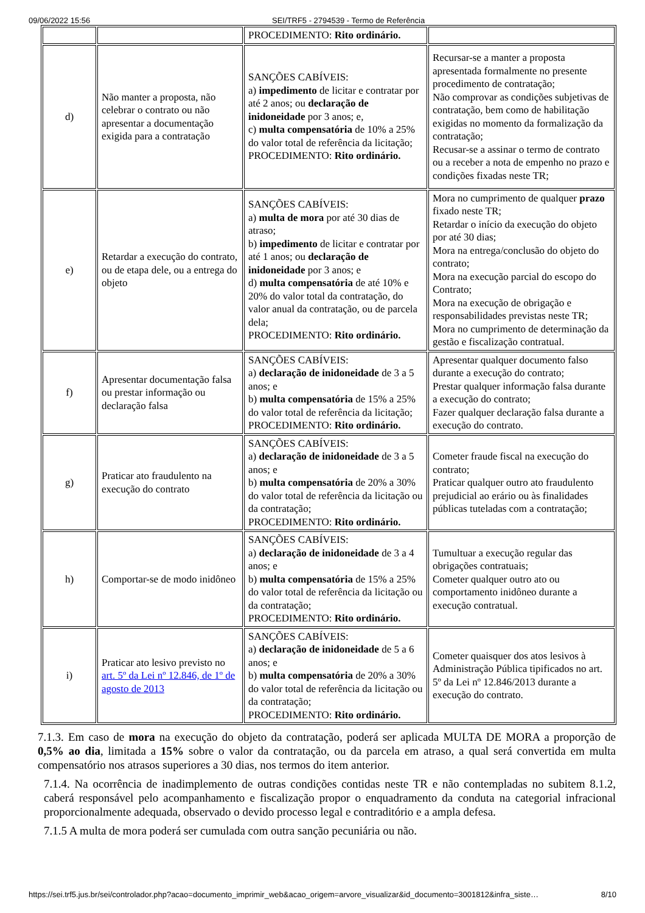09/06/2022 15:56 SEI/TRF5 - 2794539 - Termo de Referência
| | | PROCEDIMENTO: Rito ordinário. | |
| d) | Não manter a proposta, não celebrar o contrato ou não apresentar a documentação exigida para a contratação | SANÇÕES CABÍVEIS: a) impedimento de licitar e contratar por até 2 anos; ou declaração de inidoneidade por 3 anos; e, c) multa compensatória de 10% a 25% do valor total de referência da licitação; PROCEDIMENTO: Rito ordinário. | Recursar-se a manter a proposta apresentada formalmente no presente procedimento de contratação; Não comprovar as condições subjetivas de contratação, bem como de habilitação exigidas no momento da formalização da contratação; Recusar-se a assinar o termo de contrato ou a receber a nota de empenho no prazo e condições fixadas neste TR; |
| e) | Retardar a execução do contrato, ou de etapa dele, ou a entrega do objeto | SANÇÕES CABÍVEIS: a) multa de mora por até 30 dias de atraso; b) impedimento de licitar e contratar por até 1 anos; ou declaração de inidoneidade por 3 anos; e d) multa compensatória de até 10% e 20% do valor total da contratação, do valor anual da contratação, ou de parcela dela; PROCEDIMENTO: Rito ordinário. | Mora no cumprimento de qualquer prazo fixado neste TR; Retardar o início da execução do objeto por até 30 dias; Mora na entrega/conclusão do objeto do contrato; Mora na execução parcial do escopo do Contrato; Mora na execução de obrigação e responsabilidades previstas neste TR; Mora no cumprimento de determinação da gestão e fiscalização contratual. |
| f) | Apresentar documentação falsa ou prestar informação ou declaração falsa | SANÇÕES CABÍVEIS: a) declaração de inidoneidade de 3 a 5 anos; e b) multa compensatória de 15% a 25% do valor total de referência da licitação; PROCEDIMENTO: Rito ordinário. | Apresentar qualquer documento falso durante a execução do contrato; Prestar qualquer informação falsa durante a execução do contrato; Fazer qualquer declaração falsa durante a execução do contrato. |
| g) | Praticar ato fraudulento na execução do contrato | SANÇÕES CABÍVEIS: a) declaração de inidoneidade de 3 a 5 anos; e b) multa compensatória de 20% a 30% do valor total de referência da licitação ou da contratação; PROCEDIMENTO: Rito ordinário. | Cometer fraude fiscal na execução do contrato; Praticar qualquer outro ato fraudulento prejudicial ao erário ou às finalidades públicas tuteladas com a contratação; |
| h) | Comportar-se de modo inidôneo | SANÇÕES CABÍVEIS: a) declaração de inidoneidade de 3 a 4 anos; e b) multa compensatória de 15% a 25% do valor total de referência da licitação ou da contratação; PROCEDIMENTO: Rito ordinário. | Tumultuar a execução regular das obrigações contratuais; Cometer qualquer outro ato ou comportamento inidôneo durante a execução contratual. |
| i) | Praticar ato lesivo previsto no art. 5º da Lei nº 12.846, de 1º de agosto de 2013 | SANÇÕES CABÍVEIS: a) declaração de inidoneidade de 5 a 6 anos; e b) multa compensatória de 20% a 30% do valor total de referência da licitação ou da contratação; PROCEDIMENTO: Rito ordinário. | Cometer quaisquer dos atos lesivos à Administração Pública tipificados no art. 5º da Lei nº 12.846/2013 durante a execução do contrato. |
7.1.3. Em caso de mora na execução do objeto da contratação, poderá ser aplicada MULTA DE MORA a proporção de 0,5% ao dia, limitada a 15% sobre o valor da contratação, ou da parcela em atraso, a qual será convertida em multa compensatório nos atrasos superiores a 30 dias, nos termos do item anterior.
7.1.4. Na ocorrência de inadimplemento de outras condições contidas neste TR e não contempladas no subitem 8.1.2, caberá responsável pelo acompanhamento e fiscalização propor o enquadramento da conduta na categorial infracional proporcionalmente adequada, observado o devido processo legal e contraditório e a ampla defesa.
7.1.5 A multa de mora poderá ser cumulada com outra sanção pecuniária ou não.
https://sei.trf5.jus.br/sei/controlador.php?acao=documento_imprimir_web&acao_origem=arvore_visualizar&id_documento=3001812&infra_siste… 8/10